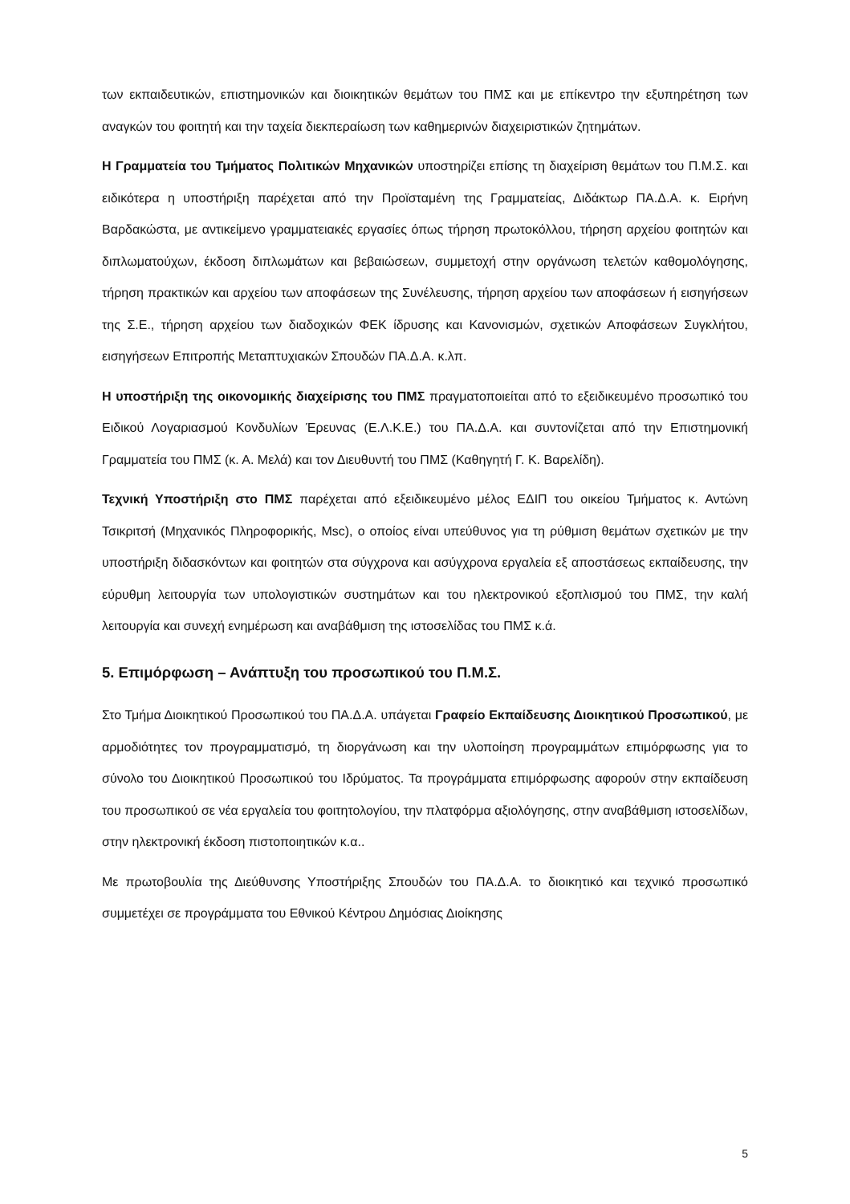των εκπαιδευτικών, επιστημονικών και διοικητικών θεμάτων του ΠΜΣ και με επίκεντρο την εξυπηρέτηση των αναγκών του φοιτητή και την ταχεία διεκπεραίωση των καθημερινών διαχειριστικών ζητημάτων.
Η Γραμματεία του Τμήματος Πολιτικών Μηχανικών υποστηρίζει επίσης τη διαχείριση θεμάτων του Π.Μ.Σ. και ειδικότερα η υποστήριξη παρέχεται από την Προϊσταμένη της Γραμματείας, Διδάκτωρ ΠΑ.Δ.Α. κ. Ειρήνη Βαρδακώστα, με αντικείμενο γραμματειακές εργασίες όπως τήρηση πρωτοκόλλου, τήρηση αρχείου φοιτητών και διπλωματούχων, έκδοση διπλωμάτων και βεβαιώσεων, συμμετοχή στην οργάνωση τελετών καθομολόγησης, τήρηση πρακτικών και αρχείου των αποφάσεων της Συνέλευσης, τήρηση αρχείου των αποφάσεων ή εισηγήσεων της Σ.Ε., τήρηση αρχείου των διαδοχικών ΦΕΚ ίδρυσης και Κανονισμών, σχετικών Αποφάσεων Συγκλήτου, εισηγήσεων Επιτροπής Μεταπτυχιακών Σπουδών ΠΑ.Δ.Α. κ.λπ.
Η υποστήριξη της οικονομικής διαχείρισης του ΠΜΣ πραγματοποιείται από το εξειδικευμένο προσωπικό του Ειδικού Λογαριασμού Κονδυλίων Έρευνας (Ε.Λ.Κ.Ε.) του ΠΑ.Δ.Α. και συντονίζεται από την Επιστημονική Γραμματεία του ΠΜΣ (κ. Α. Μελά) και τον Διευθυντή του ΠΜΣ (Καθηγητή Γ. Κ. Βαρελίδη).
Τεχνική Υποστήριξη στο ΠΜΣ παρέχεται από εξειδικευμένο μέλος ΕΔΙΠ του οικείου Τμήματος κ. Αντώνη Τσικριτσή (Μηχανικός Πληροφορικής, Msc), ο οποίος είναι υπεύθυνος για τη ρύθμιση θεμάτων σχετικών με την υποστήριξη διδασκόντων και φοιτητών στα σύγχρονα και ασύγχρονα εργαλεία εξ αποστάσεως εκπαίδευσης, την εύρυθμη λειτουργία των υπολογιστικών συστημάτων και του ηλεκτρονικού εξοπλισμού του ΠΜΣ, την καλή λειτουργία και συνεχή ενημέρωση και αναβάθμιση της ιστοσελίδας του ΠΜΣ κ.ά.
5. Επιμόρφωση – Ανάπτυξη του προσωπικού του Π.Μ.Σ.
Στο Τμήμα Διοικητικού Προσωπικού του ΠΑ.Δ.Α. υπάγεται Γραφείο Εκπαίδευσης Διοικητικού Προσωπικού, με αρμοδιότητες τον προγραμματισμό, τη διοργάνωση και την υλοποίηση προγραμμάτων επιμόρφωσης για το σύνολο του Διοικητικού Προσωπικού του Ιδρύματος. Τα προγράμματα επιμόρφωσης αφορούν στην εκπαίδευση του προσωπικού σε νέα εργαλεία του φοιτητολογίου, την πλατφόρμα αξιολόγησης, στην αναβάθμιση ιστοσελίδων, στην ηλεκτρονική έκδοση πιστοποιητικών κ.α..
Με πρωτοβουλία της Διεύθυνσης Υποστήριξης Σπουδών του ΠΑ.Δ.Α. το διοικητικό και τεχνικό προσωπικό συμμετέχει σε προγράμματα του Εθνικού Κέντρου Δημόσιας Διοίκησης
5